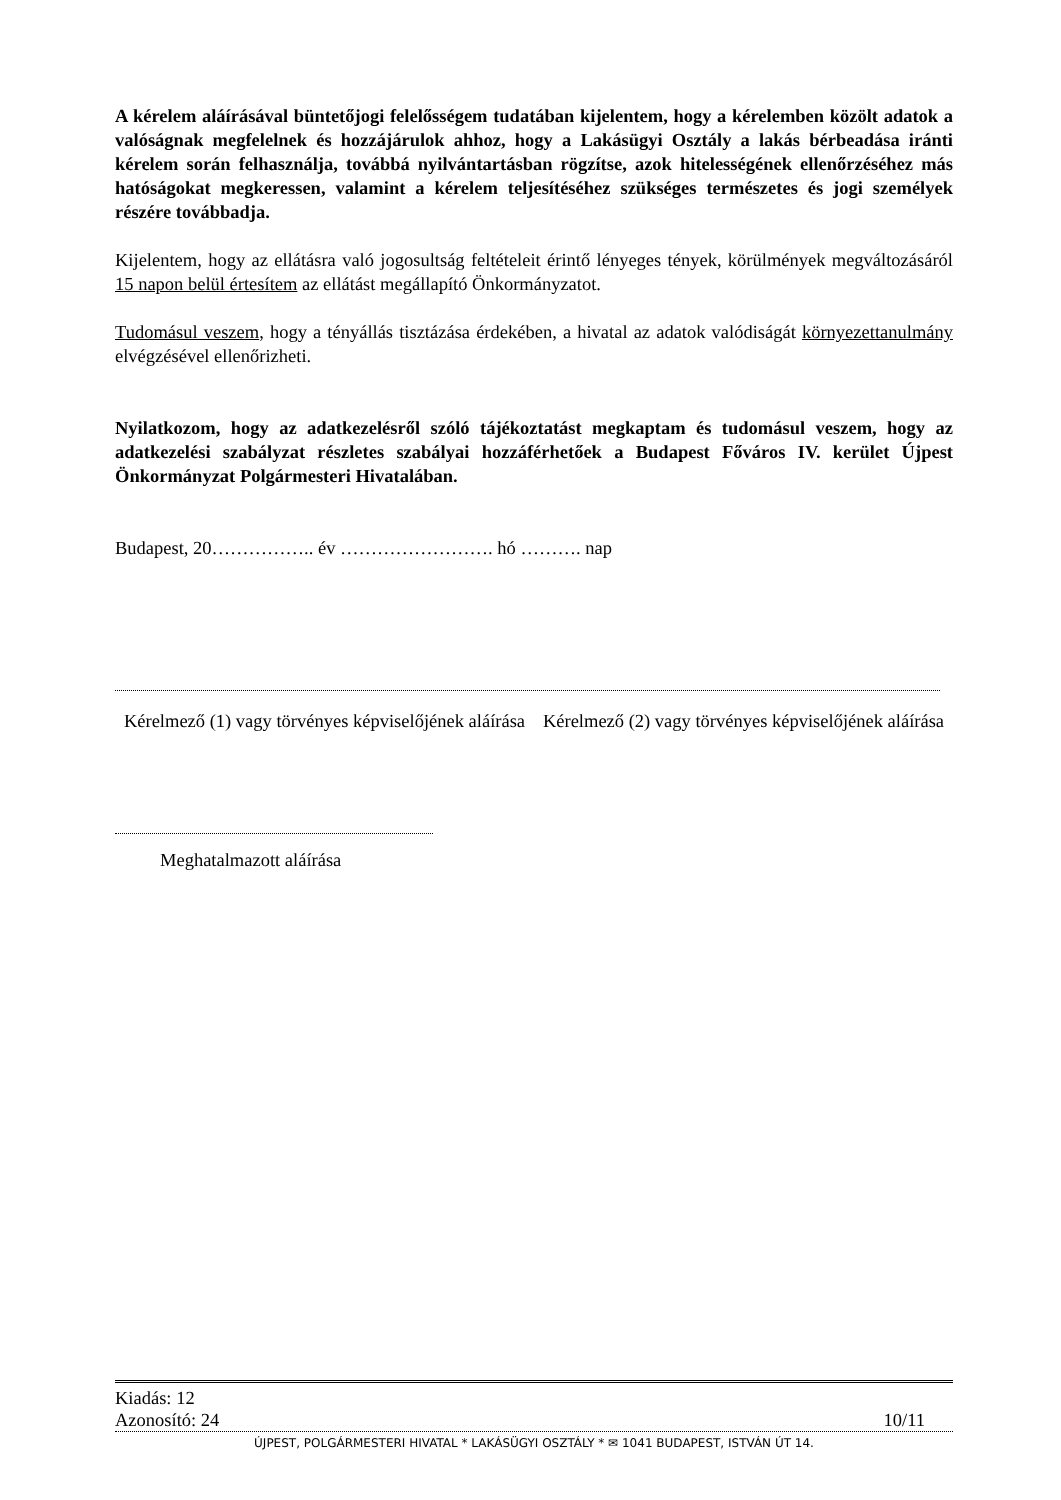A kérelem aláírásával büntetőjogi felelősségem tudatában kijelentem, hogy a kérelemben közölt adatok a valóságnak megfelelnek és hozzájárulok ahhoz, hogy a Lakásügyi Osztály a lakás bérbeadása iránti kérelem során felhasználja, továbbá nyilvántartásban rögzítse, azok hitelességének ellenőrzéséhez más hatóságokat megkeressen, valamint a kérelem teljesítéséhez szükséges természetes és jogi személyek részére továbbadja.
Kijelentem, hogy az ellátásra való jogosultság feltételeit érintő lényeges tények, körülmények megváltozásáról 15 napon belül értesítem az ellátást megállapító Önkormányzatot.
Tudomásul veszem, hogy a tényállás tisztázása érdekében, a hivatal az adatok valódiságát környezettanulmány elvégzésével ellenőrizheti.
Nyilatkozom, hogy az adatkezelésről szóló tájékoztatást megkaptam és tudomásul veszem, hogy az adatkezelési szabályzat részletes szabályai hozzáférhetőek a Budapest Főváros IV. kerület Újpest Önkormányzat Polgármesteri Hivatalában.
Budapest, 20…………….. év ……………………. hó ………. nap
Kérelmező (1) vagy törvényes képviselőjének aláírása
Kérelmező (2) vagy törvényes képviselőjének aláírása
Meghatalmazott aláírása
Kiadás: 12
Azonosító: 24 10/11
ÚJPEST, POLGÁRMESTERI HIVATAL * LAKÁSÜGYI OSZTÁLY * ✉ 1041 BUDAPEST, ISTVÁN ÚT 14.